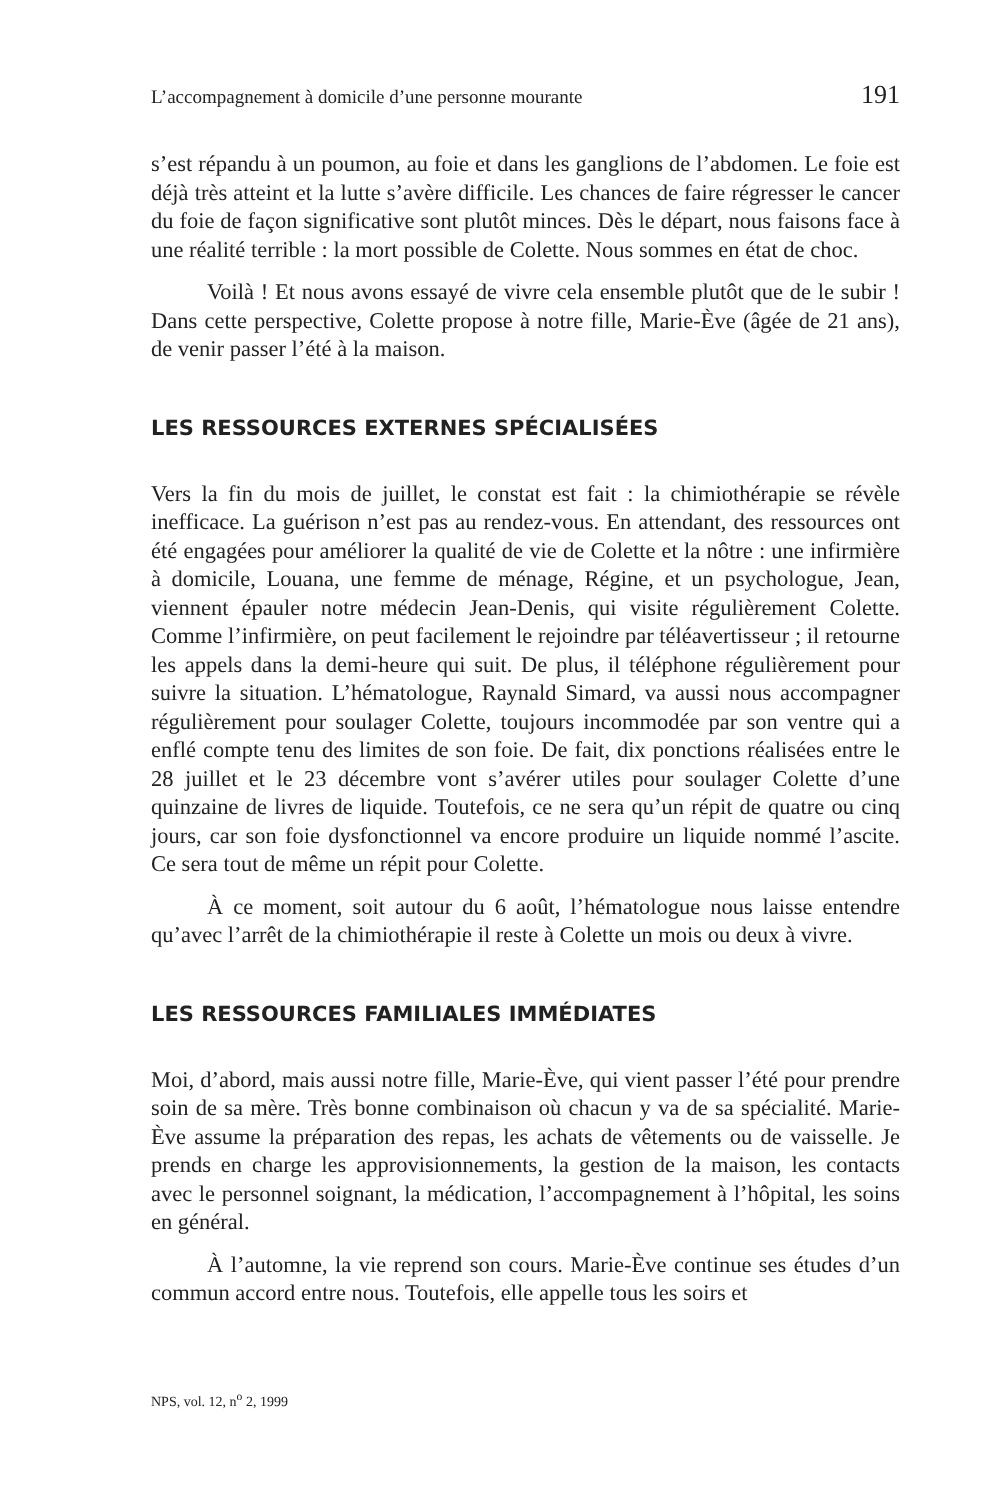L’accompagnement à domicile d’une personne mourante 191
s’est répandu à un poumon, au foie et dans les ganglions de l’abdomen. Le foie est déjà très atteint et la lutte s’avère difficile. Les chances de faire régresser le cancer du foie de façon significative sont plutôt minces. Dès le départ, nous faisons face à une réalité terrible : la mort possible de Colette. Nous sommes en état de choc.
Voilà ! Et nous avons essayé de vivre cela ensemble plutôt que de le subir ! Dans cette perspective, Colette propose à notre fille, Marie-Ève (âgée de 21 ans), de venir passer l’été à la maison.
LES RESSOURCES EXTERNES SPÉCIALISÉES
Vers la fin du mois de juillet, le constat est fait : la chimiothérapie se révèle inefficace. La guérison n’est pas au rendez-vous. En attendant, des ressources ont été engagées pour améliorer la qualité de vie de Colette et la nôtre : une infirmière à domicile, Louana, une femme de ménage, Régine, et un psychologue, Jean, viennent épauler notre médecin Jean-Denis, qui visite régulièrement Colette. Comme l’infirmière, on peut facilement le rejoindre par téléavertisseur ; il retourne les appels dans la demi-heure qui suit. De plus, il téléphone régulièrement pour suivre la situation. L’hématologue, Raynald Simard, va aussi nous accompagner régulièrement pour soulager Colette, toujours incommodée par son ventre qui a enflé compte tenu des limites de son foie. De fait, dix ponctions réalisées entre le 28 juillet et le 23 décembre vont s’avérer utiles pour soulager Colette d’une quinzaine de livres de liquide. Toutefois, ce ne sera qu’un répit de quatre ou cinq jours, car son foie dysfonctionnel va encore produire un liquide nommé l’ascite. Ce sera tout de même un répit pour Colette.
À ce moment, soit autour du 6 août, l’hématologue nous laisse entendre qu’avec l’arrêt de la chimiothérapie il reste à Colette un mois ou deux à vivre.
LES RESSOURCES FAMILIALES IMMÉDIATES
Moi, d’abord, mais aussi notre fille, Marie-Ève, qui vient passer l’été pour prendre soin de sa mère. Très bonne combinaison où chacun y va de sa spécialité. Marie-Ève assume la préparation des repas, les achats de vêtements ou de vaisselle. Je prends en charge les approvisionnements, la gestion de la maison, les contacts avec le personnel soignant, la médication, l’accompagnement à l’hôpital, les soins en général.
À l’automne, la vie reprend son cours. Marie-Ève continue ses études d’un commun accord entre nous. Toutefois, elle appelle tous les soirs et
NPS, vol. 12, n<sup>o</sup> 2, 1999